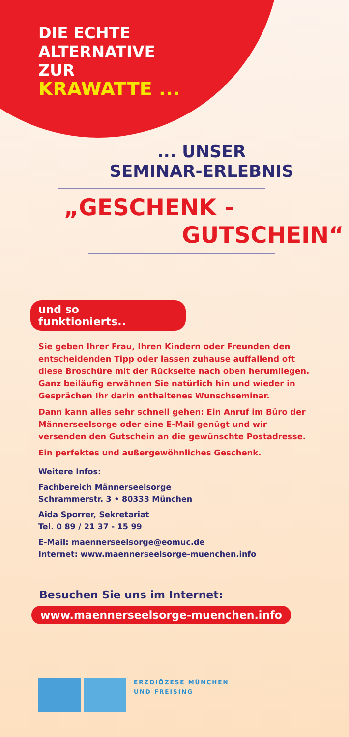DIE ECHTE
ALTERNATIVE
ZUR
KRAWATTE ...
... UNSER
SEMINAR-ERLEBNIS
„GESCHENK -
GUTSCHEIN“
und so funktionierts..
Sie geben Ihrer Frau, Ihren Kindern oder Freunden den entscheidenden Tipp oder lassen zuhause auffallend oft diese Broschüre mit der Rückseite nach oben herumliegen. Ganz beiläufig erwähnen Sie natürlich hin und wieder in Gesprächen Ihr darin enthaltenes Wunschseminar.
Dann kann alles sehr schnell gehen: Ein Anruf im Büro der Männerseelsorge oder eine E-Mail genügt und wir versenden den Gutschein an die gewünschte Postadresse.
Ein perfektes und außergewöhnliches Geschenk.
Weitere Infos:
Fachbereich Männerseelsorge
Schrammerstr. 3 • 80333 München
Aida Sporrer, Sekretariat
Tel. 0 89 / 21 37 - 15 99
E-Mail: maennerseelsorge@eomuc.de
Internet: www.maennerseelsorge-muenchen.info
Besuchen Sie uns im Internet:
www.maennerseelsorge-muenchen.info
ERZDIÖZESE MÜNCHEN
UND FREISING